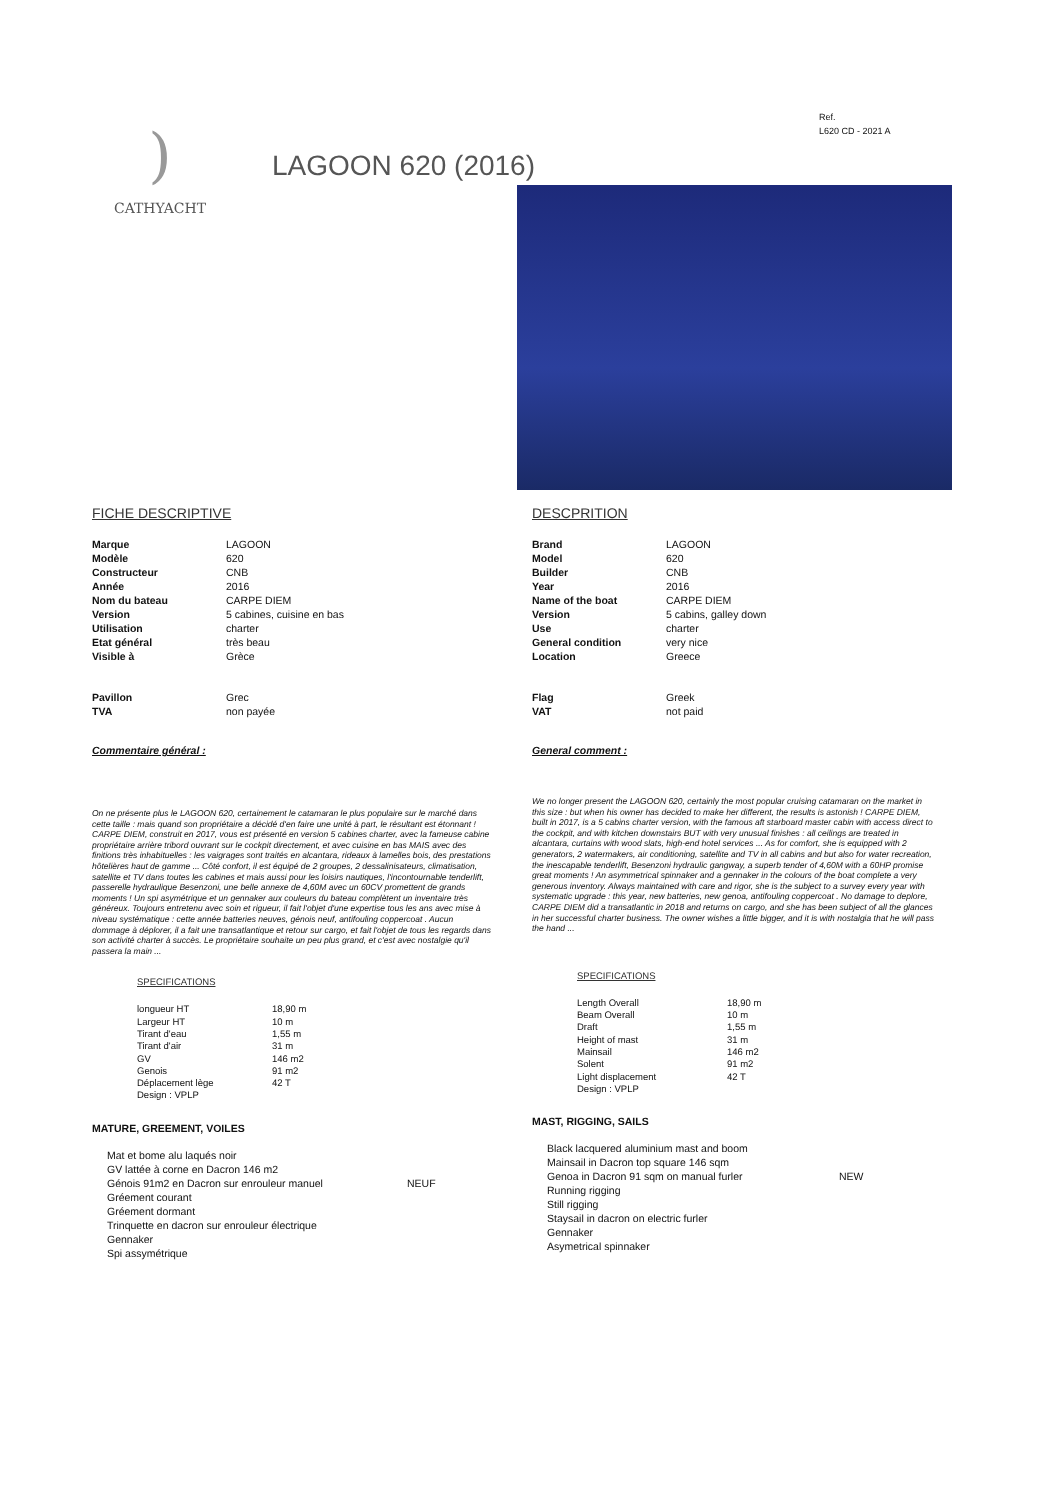Ref.
L620 CD - 2021 A
)
CATHYACHT
LAGOON 620 (2016)
FICHE DESCRIPTIVE
| Marque | LAGOON |
| Modèle | 620 |
| Constructeur | CNB |
| Année | 2016 |
| Nom du bateau | CARPE DIEM |
| Version | 5 cabines, cuisine en bas |
| Utilisation | charter |
| Etat général | très beau |
| Visible à | Grèce |
| Pavillon | Grec |
| TVA | non payée |
Commentaire général :
On ne présente plus le LAGOON 620, certainement le catamaran le plus populaire sur le marché dans cette taille : mais quand son propriétaire a décidé d'en faire une unité à part, le résultant est étonnant !
CARPE DIEM, construit en 2017, vous est présenté en version 5 cabines charter, avec la fameuse cabine propriétaire arrière tribord ouvrant sur le cockpit directement, et avec cuisine en bas MAIS avec des finitions très inhabituelles : les vaigrages sont traités en alcantara, rideaux à lamelles bois, des prestations hôtelières haut de gamme ... Côté confort, il est équipé de 2 groupes, 2 dessalinisateurs, climatisation, satellite et TV dans toutes les cabines et mais aussi pour les loisirs nautiques, l'incontournable tenderlift, passerelle hydraulique Besenzoni, une belle annexe de 4,60M avec un 60CV promettent de grands moments ! Un spi asymétrique et un gennaker aux couleurs du bateau complètent un inventaire très généreux. Toujours entretenu avec soin et rigueur, il fait l'objet d'une expertise tous les ans avec mise à niveau systématique : cette année batteries neuves, génois neuf, antifouling coppercoat . Aucun dommage à déplorer, il a fait une transatlantique et retour sur cargo, et fait l'objet de tous les regards dans son activité charter à succès. Le propriétaire souhaite un peu plus grand, et c'est avec nostalgie qu'il passera la main ...
SPECIFICATIONS
| longueur HT | 18,90 m |
| Largeur HT | 10 m |
| Tirant d'eau | 1,55 m |
| Tirant d'air | 31 m |
| GV | 146 m2 |
| Genois | 91 m2 |
| Déplacement lège | 42 T |
| Design : VPLP | |
MATURE, GREEMENT, VOILES
| Mat et bome alu laqués noir | |
| GV lattée à corne en Dacron 146 m2 | |
| Génois 91m2 en Dacron sur enrouleur manuel | NEUF |
| Gréement courant | |
| Gréement dormant | |
| Trinquette en dacron sur enrouleur électrique | |
| Gennaker | |
| Spi assymétrique | |
DESCPRITION
| Brand | LAGOON |
| Model | 620 |
| Builder | CNB |
| Year | 2016 |
| Name of the boat | CARPE DIEM |
| Version | 5 cabins, galley down |
| Use | charter |
| General condition | very nice |
| Location | Greece |
| Flag | Greek |
| VAT | not paid |
General comment :
We no longer present the LAGOON 620, certainly the most popular cruising catamaran on the market in this size : but when his owner has decided to make her different, the results is astonish ! CARPE DIEM, built in 2017, is a 5 cabins charter version, with the famous aft starboard master cabin with access direct to the cockpit, and with kitchen downstairs BUT with very unusual finishes : all ceilings are treated in alcantara, curtains with wood slats, high-end hotel services ... As for comfort, she is equipped with 2 generators, 2 watermakers, air conditioning, satellite and TV in all cabins and but also for water recreation, the inescapable tenderlift, Besenzoni hydraulic gangway, a superb tender of 4,60M with a 60HP promise great moments ! An asymmetrical spinnaker and a gennaker in the colours of the boat complete a very generous inventory. Always maintained with care and rigor, she is the subject to a survey every year with systematic upgrade : this year, new batteries, new genoa, antifouling coppercoat . No damage to deplore, CARPE DIEM did a transatlantic in 2018 and returns on cargo, and she has been subject of all the glances in her successful charter business. The owner wishes a little bigger, and it is with nostalgia that he will pass the hand ...
SPECIFICATIONS
| Length Overall | 18,90 m |
| Beam Overall | 10 m |
| Draft | 1,55 m |
| Height of mast | 31 m |
| Mainsail | 146 m2 |
| Solent | 91 m2 |
| Light displacement | 42 T |
| Design : VPLP | |
MAST, RIGGING, SAILS
| Black lacquered aluminium mast and boom | |
| Mainsail in Dacron top square 146 sqm | |
| Genoa in Dacron 91 sqm on manual furler | NEW |
| Running rigging | |
| Still rigging | |
| Staysail in dacron on electric furler | |
| Gennaker | |
| Asymetrical spinnaker | |